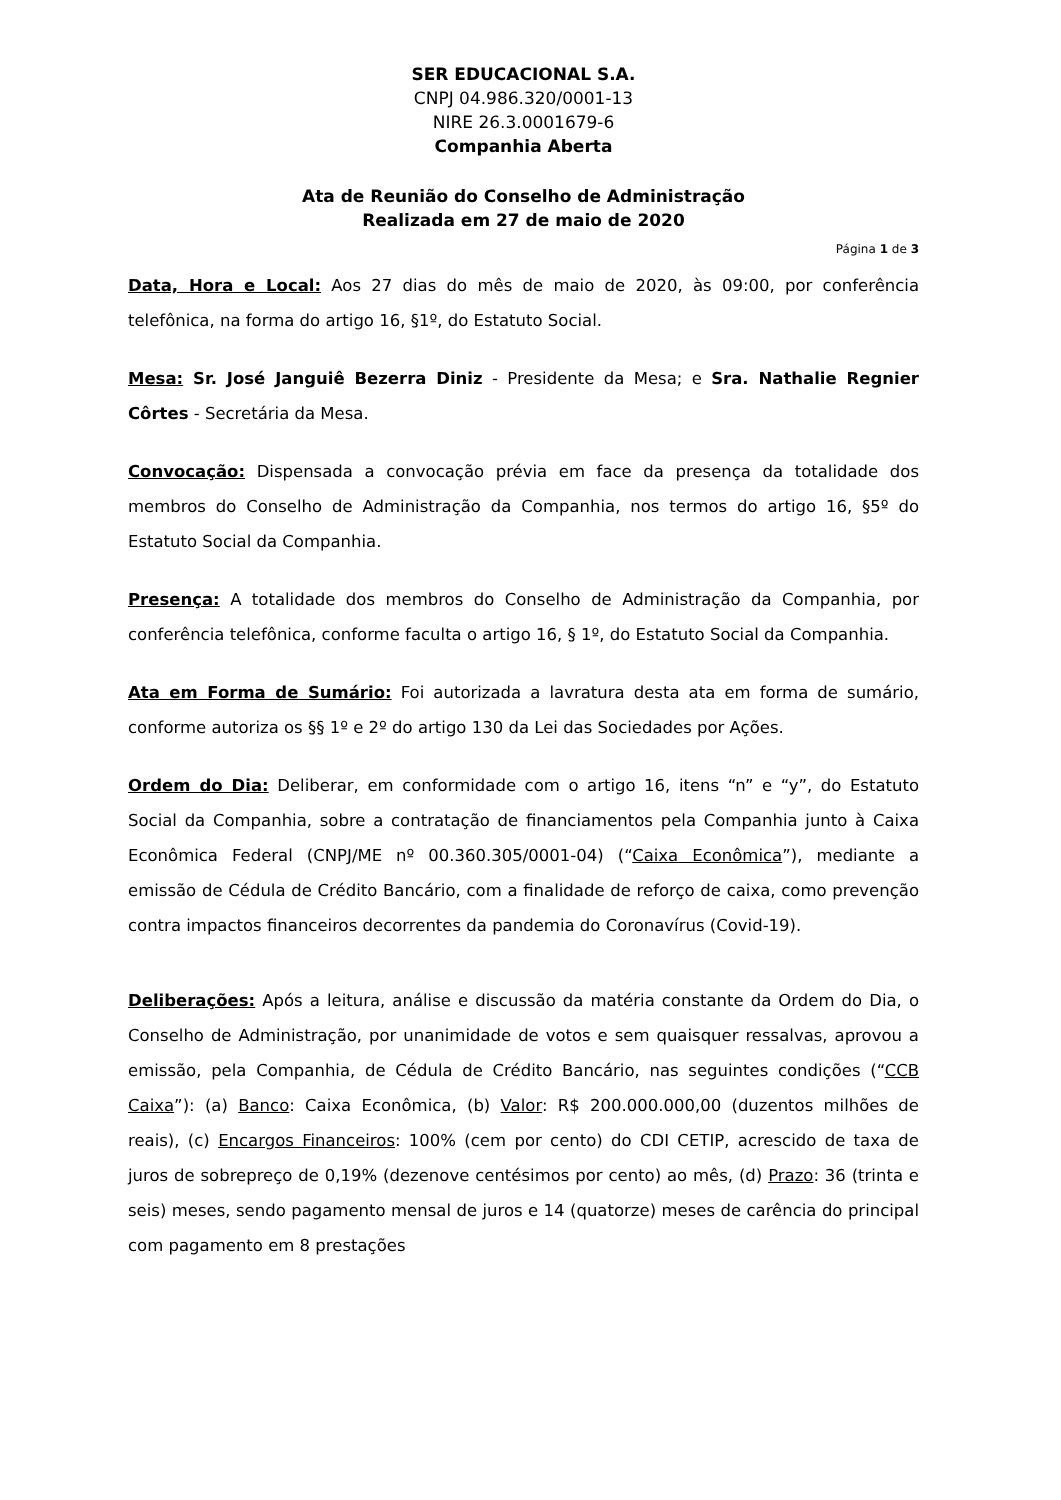SER EDUCACIONAL S.A.
CNPJ 04.986.320/0001-13
NIRE 26.3.0001679-6
Companhia Aberta
Ata de Reunião do Conselho de Administração
Realizada em 27 de maio de 2020
Página 1 de 3
Data, Hora e Local: Aos 27 dias do mês de maio de 2020, às 09:00, por conferência telefônica, na forma do artigo 16, §1º, do Estatuto Social.
Mesa: Sr. José Janguiê Bezerra Diniz - Presidente da Mesa; e Sra. Nathalie Regnier Côrtes - Secretária da Mesa.
Convocação: Dispensada a convocação prévia em face da presença da totalidade dos membros do Conselho de Administração da Companhia, nos termos do artigo 16, §5º do Estatuto Social da Companhia.
Presença: A totalidade dos membros do Conselho de Administração da Companhia, por conferência telefônica, conforme faculta o artigo 16, § 1º, do Estatuto Social da Companhia.
Ata em Forma de Sumário: Foi autorizada a lavratura desta ata em forma de sumário, conforme autoriza os §§ 1º e 2º do artigo 130 da Lei das Sociedades por Ações.
Ordem do Dia: Deliberar, em conformidade com o artigo 16, itens “n” e “y”, do Estatuto Social da Companhia, sobre a contratação de financiamentos pela Companhia junto à Caixa Econômica Federal (CNPJ/ME nº 00.360.305/0001-04) (“Caixa Econômica”), mediante a emissão de Cédula de Crédito Bancário, com a finalidade de reforço de caixa, como prevenção contra impactos financeiros decorrentes da pandemia do Coronavírus (Covid-19).
Deliberações: Após a leitura, análise e discussão da matéria constante da Ordem do Dia, o Conselho de Administração, por unanimidade de votos e sem quaisquer ressalvas, aprovou a emissão, pela Companhia, de Cédula de Crédito Bancário, nas seguintes condições (“CCB Caixa”): (a) Banco: Caixa Econômica, (b) Valor: R$ 200.000.000,00 (duzentos milhões de reais), (c) Encargos Financeiros: 100% (cem por cento) do CDI CETIP, acrescido de taxa de juros de sobrepreço de 0,19% (dezenove centésimos por cento) ao mês, (d) Prazo: 36 (trinta e seis) meses, sendo pagamento mensal de juros e 14 (quatorze) meses de carência do principal com pagamento em 8 prestações